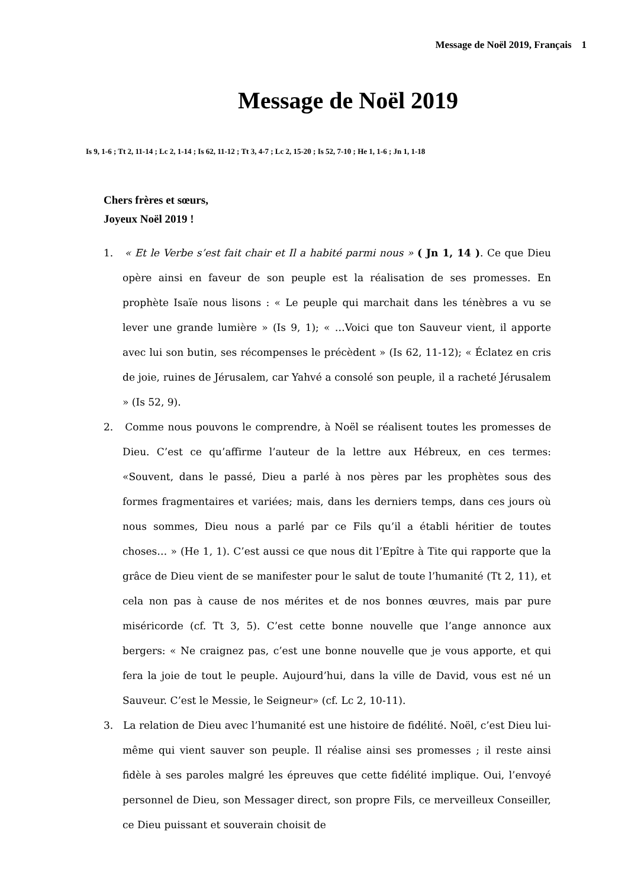Message de Noël 2019, Français 1
Message de Noël 2019
Is 9, 1-6 ; Tt 2, 11-14 ; Lc 2, 1-14 ; Is 62, 11-12 ; Tt 3, 4-7 ; Lc 2, 15-20 ; Is 52, 7-10 ; He 1, 1-6 ; Jn 1, 1-18
Chers frères et sœurs,
Joyeux Noël 2019 !
1. « Et le Verbe s’est fait chair et Il a habité parmi nous » ( Jn 1, 14 ). Ce que Dieu opère ainsi en faveur de son peuple est la réalisation de ses promesses. En prophète Isaïe nous lisons : « Le peuple qui marchait dans les ténèbres a vu se lever une grande lumière » (Is 9, 1); « …Voici que ton Sauveur vient, il apporte avec lui son butin, ses récompenses le précèdent » (Is 62, 11-12); « Éclatez en cris de joie, ruines de Jérusalem, car Yahvé a consolé son peuple, il a racheté Jérusalem » (Is 52, 9).
2. Comme nous pouvons le comprendre, à Noël se réalisent toutes les promesses de Dieu. C’est ce qu’affirme l’auteur de la lettre aux Hébreux, en ces termes: «Souvent, dans le passé, Dieu a parlé à nos pères par les prophètes sous des formes fragmentaires et variées; mais, dans les derniers temps, dans ces jours où nous sommes, Dieu nous a parlé par ce Fils qu’il a établi héritier de toutes choses… » (He 1, 1). C’est aussi ce que nous dit l’Epître à Tite qui rapporte que la grâce de Dieu vient de se manifester pour le salut de toute l’humanité (Tt 2, 11), et cela non pas à cause de nos mérites et de nos bonnes œuvres, mais par pure miséricorde (cf. Tt 3, 5). C’est cette bonne nouvelle que l’ange annonce aux bergers: « Ne craignez pas, c’est une bonne nouvelle que je vous apporte, et qui fera la joie de tout le peuple. Aujourd’hui, dans la ville de David, vous est né un Sauveur. C’est le Messie, le Seigneur» (cf. Lc 2, 10-11).
3. La relation de Dieu avec l’humanité est une histoire de fidélité. Noël, c’est Dieu lui-même qui vient sauver son peuple. Il réalise ainsi ses promesses ; il reste ainsi fidèle à ses paroles malgré les épreuves que cette fidélité implique. Oui, l’envoyé personnel de Dieu, son Messager direct, son propre Fils, ce merveilleux Conseiller, ce Dieu puissant et souverain choisit de